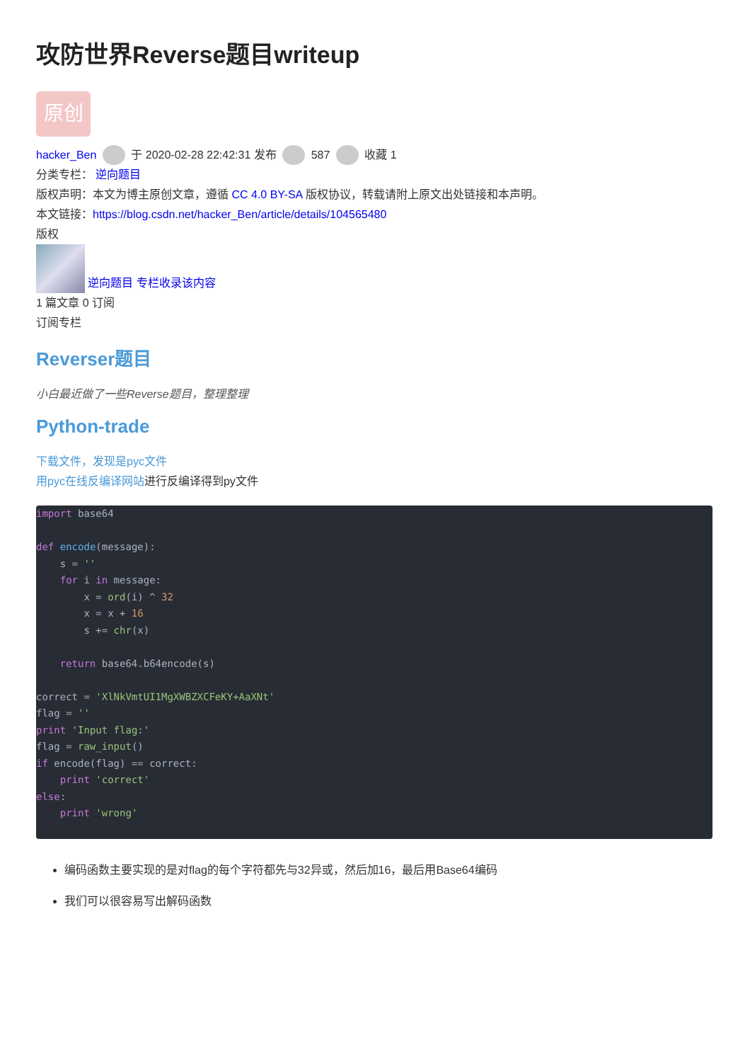攻防世界Reverse题目writeup
原创
hacker_Ben 于 2020-02-28 22:42:31 发布 587 收藏 1
分类专栏： 逆向题目
版权声明：本文为博主原创文章，遵循 CC 4.0 BY-SA 版权协议，转载请附上原文出处链接和本声明。
本文链接：https://blog.csdn.net/hacker_Ben/article/details/104565480
版权
逆向题目 专栏收录该内容
1 篇文章 0 订阅
订阅专栏
Reverser题目
小白最近做了一些Reverse题目，整理整理
Python-trade
下载文件，发现是pyc文件
用pyc在线反编译网站进行反编译得到py文件
import base64

def encode(message):
    s = ''
    for i in message:
        x = ord(i) ^ 32
        x = x + 16
        s += chr(x)

    return base64.b64encode(s)

correct = 'XlNkVmtUI1MgXWBZXCFeKY+AaXNt'
flag = ''
print 'Input flag:'
flag = raw_input()
if encode(flag) == correct:
    print 'correct'
else:
    print 'wrong'
编码函数主要实现的是对flag的每个字符都先与32异或，然后加16，最后用Base64编码
我们可以很容易写出解码函数